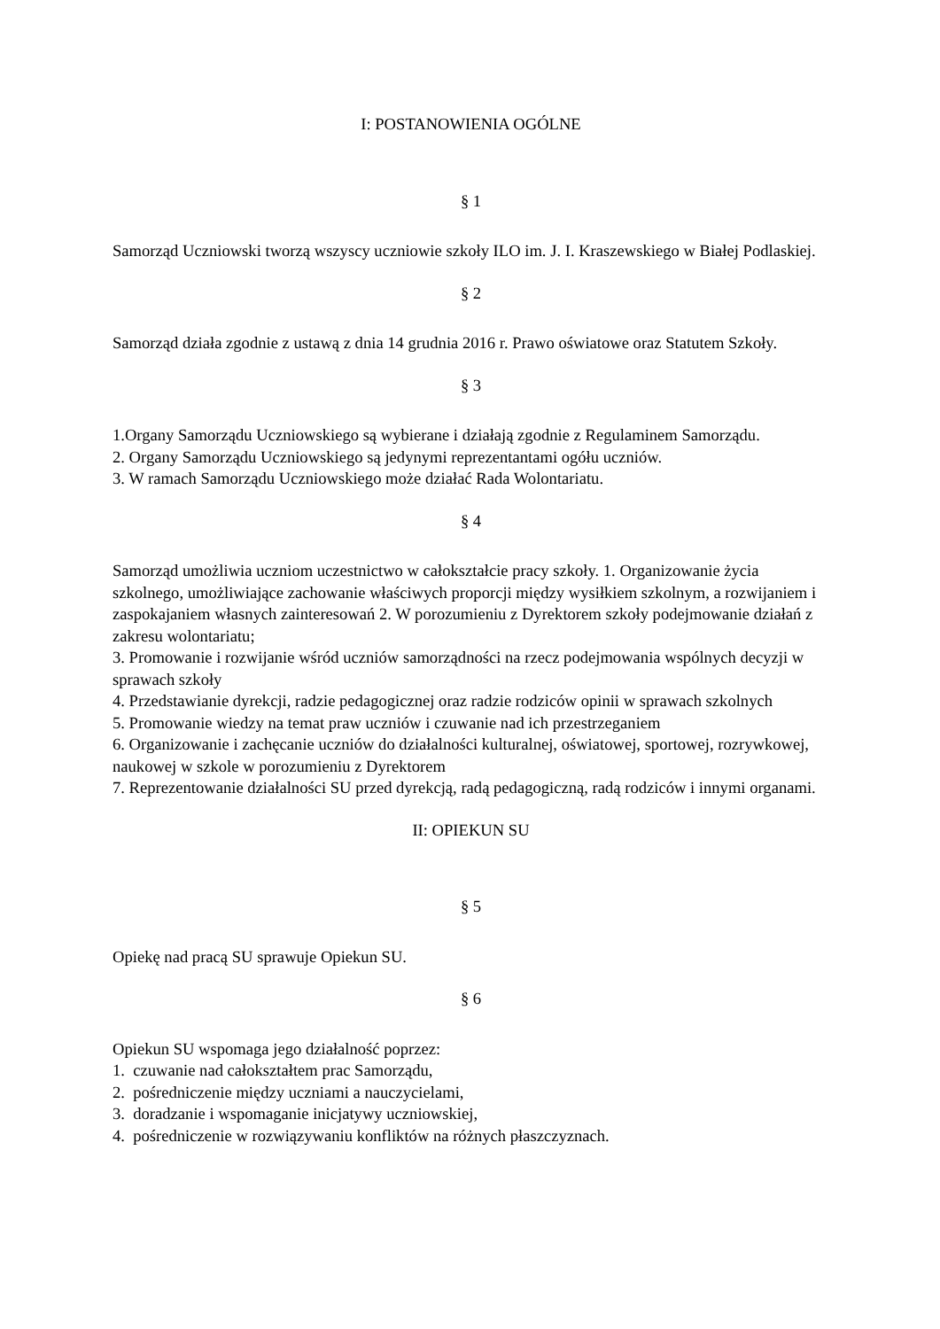I: POSTANOWIENIA OGÓLNE
§ 1
Samorząd Uczniowski tworzą wszyscy uczniowie szkoły ILO im. J. I. Kraszewskiego w Białej Podlaskiej.
§ 2
Samorząd działa zgodnie z ustawą z dnia 14 grudnia 2016 r. Prawo oświatowe oraz Statutem Szkoły.
§ 3
1.Organy Samorządu Uczniowskiego są wybierane i działają zgodnie z Regulaminem Samorządu.
2. Organy Samorządu Uczniowskiego są jedynymi reprezentantami ogółu uczniów.
3. W ramach Samorządu Uczniowskiego może działać Rada Wolontariatu.
§ 4
Samorząd umożliwia uczniom uczestnictwo w całokształcie pracy szkoły. 1. Organizowanie życia szkolnego, umożliwiające zachowanie właściwych proporcji między wysiłkiem szkolnym, a rozwijaniem i zaspokajaniem własnych zainteresowań 2. W porozumieniu z Dyrektorem szkoły podejmowanie działań z zakresu wolontariatu;
3. Promowanie i rozwijanie wśród uczniów samorządności na rzecz podejmowania wspólnych decyzji w sprawach szkoły
4. Przedstawianie dyrekcji, radzie pedagogicznej oraz radzie rodziców opinii w sprawach szkolnych
5. Promowanie wiedzy na temat praw uczniów i czuwanie nad ich przestrzeganiem
6. Organizowanie i zachęcanie uczniów do działalności kulturalnej, oświatowej, sportowej, rozrywkowej, naukowej w szkole w porozumieniu z Dyrektorem
7. Reprezentowanie działalności SU przed dyrekcją, radą pedagogiczną, radą rodziców i innymi organami.
II: OPIEKUN SU
§ 5
Opiekę nad pracą SU sprawuje Opiekun SU.
§ 6
Opiekun SU wspomaga jego działalność poprzez:
1. czuwanie nad całokształtem prac Samorządu,
2. pośredniczenie między uczniami a nauczycielami,
3. doradzanie i wspomaganie inicjatywy uczniowskiej,
4. pośredniczenie w rozwiązywaniu konfliktów na różnych płaszczyznach.